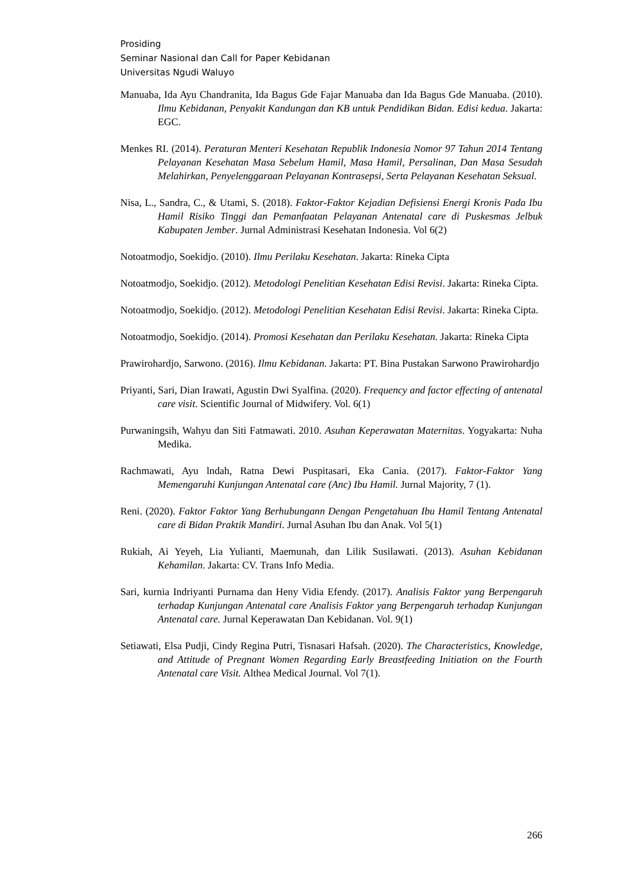Prosiding
Seminar Nasional dan Call for Paper Kebidanan
Universitas Ngudi Waluyo
Manuaba, Ida Ayu Chandranita, Ida Bagus Gde Fajar Manuaba dan Ida Bagus Gde Manuaba. (2010). Ilmu Kebidanan, Penyakit Kandungan dan KB untuk Pendidikan Bidan. Edisi kedua. Jakarta: EGC.
Menkes RI. (2014). Peraturan Menteri Kesehatan Republik Indonesia Nomor 97 Tahun 2014 Tentang Pelayanan Kesehatan Masa Sebelum Hamil, Masa Hamil, Persalinan, Dan Masa Sesudah Melahirkan, Penyelenggaraan Pelayanan Kontrasepsi, Serta Pelayanan Kesehatan Seksual.
Nisa, L., Sandra, C., & Utami, S. (2018). Faktor-Faktor Kejadian Defisiensi Energi Kronis Pada Ibu Hamil Risiko Tinggi dan Pemanfaatan Pelayanan Antenatal care di Puskesmas Jelbuk Kabupaten Jember. Jurnal Administrasi Kesehatan Indonesia. Vol 6(2)
Notoatmodjo, Soekidjo. (2010). Ilmu Perilaku Kesehatan. Jakarta: Rineka Cipta
Notoatmodjo, Soekidjo. (2012). Metodologi Penelitian Kesehatan Edisi Revisi. Jakarta: Rineka Cipta.
Notoatmodjo, Soekidjo. (2012). Metodologi Penelitian Kesehatan Edisi Revisi. Jakarta: Rineka Cipta.
Notoatmodjo, Soekidjo. (2014). Promosi Kesehatan dan Perilaku Kesehatan. Jakarta: Rineka Cipta
Prawirohardjo, Sarwono. (2016). Ilmu Kebidanan. Jakarta: PT. Bina Pustakan Sarwono Prawirohardjo
Priyanti, Sari, Dian Irawati, Agustin Dwi Syalfina. (2020). Frequency and factor effecting of antenatal care visit. Scientific Journal of Midwifery. Vol. 6(1)
Purwaningsih, Wahyu dan Siti Fatmawati. 2010. Asuhan Keperawatan Maternitas. Yogyakarta: Nuha Medika.
Rachmawati, Ayu lndah, Ratna Dewi Puspitasari, Eka Cania. (2017). Faktor-Faktor Yang Memengaruhi Kunjungan Antenatal care (Anc) Ibu Hamil. Jurnal Majority, 7 (1).
Reni. (2020). Faktor Faktor Yang Berhubungann Dengan Pengetahuan Ibu Hamil Tentang Antenatal care di Bidan Praktik Mandiri. Jurnal Asuhan Ibu dan Anak. Vol 5(1)
Rukiah, Ai Yeyeh, Lia Yulianti, Maemunah, dan Lilik Susilawati. (2013). Asuhan Kebidanan Kehamilan. Jakarta: CV. Trans Info Media.
Sari, kurnia Indriyanti Purnama dan Heny Vidia Efendy. (2017). Analisis Faktor yang Berpengaruh terhadap Kunjungan Antenatal care Analisis Faktor yang Berpengaruh terhadap Kunjungan Antenatal care. Jurnal Keperawatan Dan Kebidanan. Vol. 9(1)
Setiawati, Elsa Pudji, Cindy Regina Putri, Tisnasari Hafsah. (2020). The Characteristics, Knowledge, and Attitude of Pregnant Women Regarding Early Breastfeeding Initiation on the Fourth Antenatal care Visit. Althea Medical Journal. Vol 7(1).
266